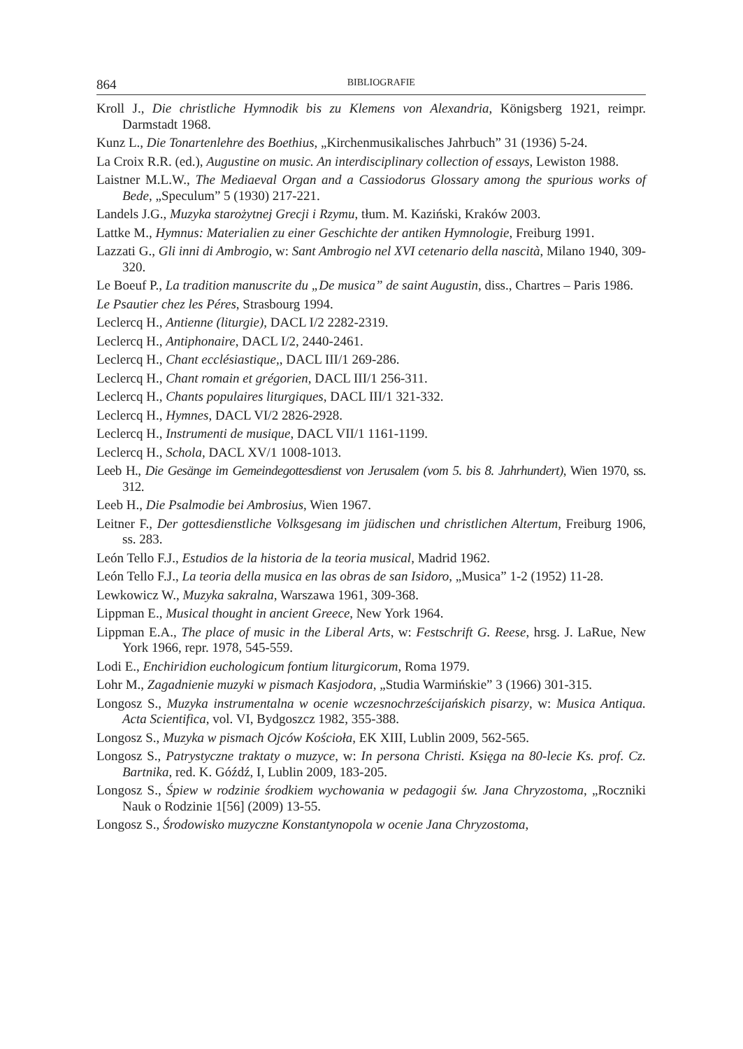864 BIBLIOGRAFIE
Kroll J., Die christliche Hymnodik bis zu Klemens von Alexandria, Königsberg 1921, reimpr. Darmstadt 1968.
Kunz L., Die Tonartenlehre des Boethius, „Kirchenmusikalisches Jahrbuch” 31 (1936) 5-24.
La Croix R.R. (ed.), Augustine on music. An interdisciplinary collection of essays, Lewiston 1988.
Laistner M.L.W., The Mediaeval Organ and a Cassiodorus Glossary among the spurious works of Bede, „Speculum” 5 (1930) 217-221.
Landels J.G., Muzyka starożytnej Grecji i Rzymu, tłum. M. Kaziński, Kraków 2003.
Lattke M., Hymnus: Materialien zu einer Geschichte der antiken Hymnologie, Freiburg 1991.
Lazzati G., Gli inni di Ambrogio, w: Sant Ambrogio nel XVI cetenario della nascità, Milano 1940, 309-320.
Le Boeuf P., La tradition manuscrite du „De musica” de saint Augustin, diss., Chartres – Paris 1986.
Le Psautier chez les Péres, Strasbourg 1994.
Leclercq H., Antienne (liturgie), DACL I/2 2282-2319.
Leclercq H., Antiphonaire, DACL I/2, 2440-2461.
Leclercq H., Chant ecclésiastique,, DACL III/1 269-286.
Leclercq H., Chant romain et grégorien, DACL III/1 256-311.
Leclercq H., Chants populaires liturgiques, DACL III/1 321-332.
Leclercq H., Hymnes, DACL VI/2 2826-2928.
Leclercq H., Instrumenti de musique, DACL VII/1 1161-1199.
Leclercq H., Schola, DACL XV/1 1008-1013.
Leeb H., Die Gesänge im Gemeindegottesdienst von Jerusalem (vom 5. bis 8. Jahrhundert), Wien 1970, ss. 312.
Leeb H., Die Psalmodie bei Ambrosius, Wien 1967.
Leitner F., Der gottesdienstliche Volksgesang im jüdischen und christlichen Altertum, Freiburg 1906, ss. 283.
León Tello F.J., Estudios de la historia de la teoria musical, Madrid 1962.
León Tello F.J., La teoria della musica en las obras de san Isidoro, „Musica” 1-2 (1952) 11-28.
Lewkowicz W., Muzyka sakralna, Warszawa 1961, 309-368.
Lippman E., Musical thought in ancient Greece, New York 1964.
Lippman E.A., The place of music in the Liberal Arts, w: Festschrift G. Reese, hrsg. J. LaRue, New York 1966, repr. 1978, 545-559.
Lodi E., Enchiridion euchologicum fontium liturgicorum, Roma 1979.
Lohr M., Zagadnienie muzyki w pismach Kasjodora, „Studia Warmińskie” 3 (1966) 301-315.
Longosz S., Muzyka instrumentalna w ocenie wczesnochrześcijańskich pisarzy, w: Musica Antiqua. Acta Scientifica, vol. VI, Bydgoszcz 1982, 355-388.
Longosz S., Muzyka w pismach Ojców Kościoła, EK XIII, Lublin 2009, 562-565.
Longosz S., Patrystyczne traktaty o muzyce, w: In persona Christi. Księga na 80-lecie Ks. prof. Cz. Bartnika, red. K. Góźdź, I, Lublin 2009, 183-205.
Longosz S., Śpiew w rodzinie środkiem wychowania w pedagogii św. Jana Chryzostoma, „Roczniki Nauk o Rodzinie 1[56] (2009) 13-55.
Longosz S., Środowisko muzyczne Konstantynopola w ocenie Jana Chryzostoma,